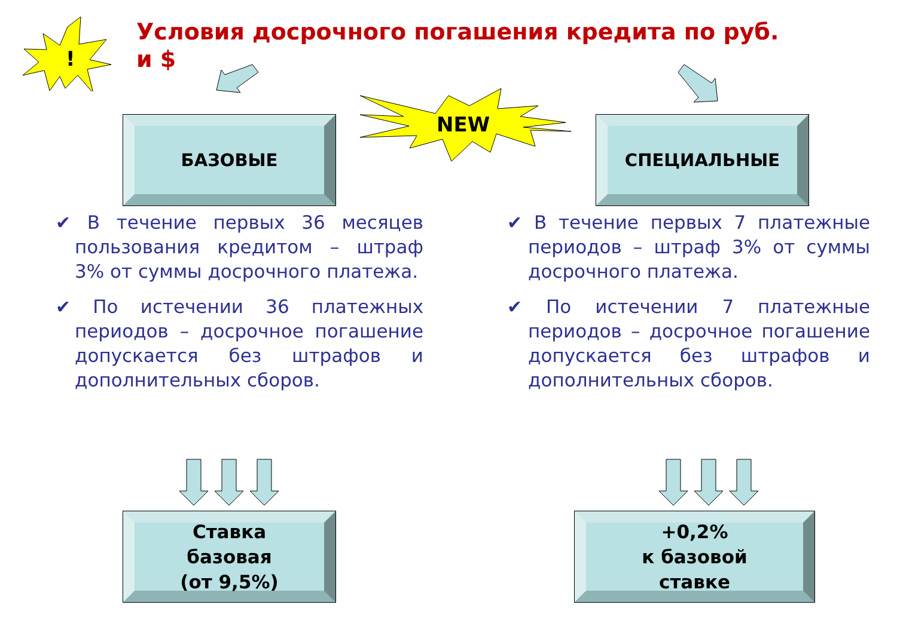!
Условия досрочного погашения кредита по руб.
и $
NEW
БАЗОВЫЕ СПЕЦИАЛЬНЫЕ
✔ В течение первых 36 месяцев пользования кредитом – штраф 3% от суммы досрочного платежа.
✔ По истечении 36 платежных периодов – досрочное погашение допускается без штрафов и дополнительных сборов.
✔ В течение первых 7 платежные периодов – штраф 3% от суммы досрочного платежа.
✔ По истечении 7 платежные периодов – досрочное погашение допускается без штрафов и дополнительных сборов.
Ставка
базовая
(от 9,5%)
+0,2%
к базовой
ставке